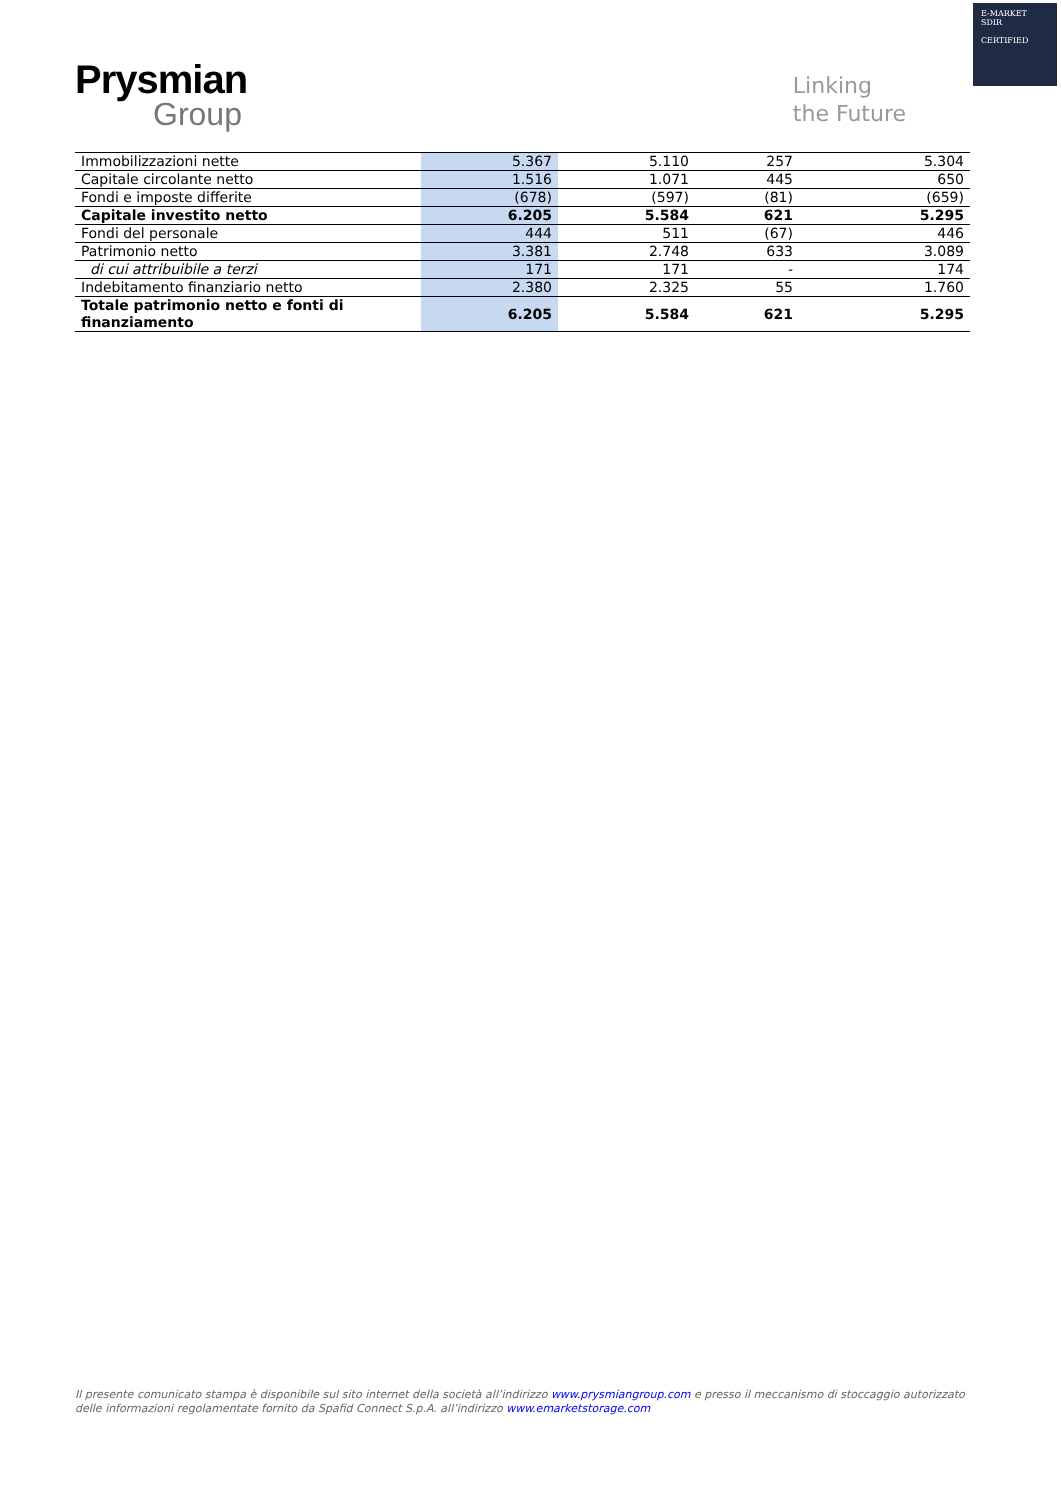E-MARKET
SDIR
CERTIFIED
Prysmian
Group
Linking
the Future
| Immobilizzazioni nette | 5.367 | 5.110 | 257 | 5.304 |
| Capitale circolante netto | 1.516 | 1.071 | 445 | 650 |
| Fondi e imposte differite | (678) | (597) | (81) | (659) |
| Capitale investito netto | 6.205 | 5.584 | 621 | 5.295 |
| Fondi del personale | 444 | 511 | (67) | 446 |
| Patrimonio netto | 3.381 | 2.748 | 633 | 3.089 |
| di cui attribuibile a terzi | 171 | 171 | - | 174 |
| Indebitamento finanziario netto | 2.380 | 2.325 | 55 | 1.760 |
| Totale patrimonio netto e fonti di finanziamento | 6.205 | 5.584 | 621 | 5.295 |
Il presente comunicato stampa è disponibile sul sito internet della società all’indirizzo www.prysmiangroup.com e presso il meccanismo di stoccaggio autorizzato delle informazioni regolamentate fornito da Spafid Connect S.p.A. all’indirizzo www.emarketstorage.com